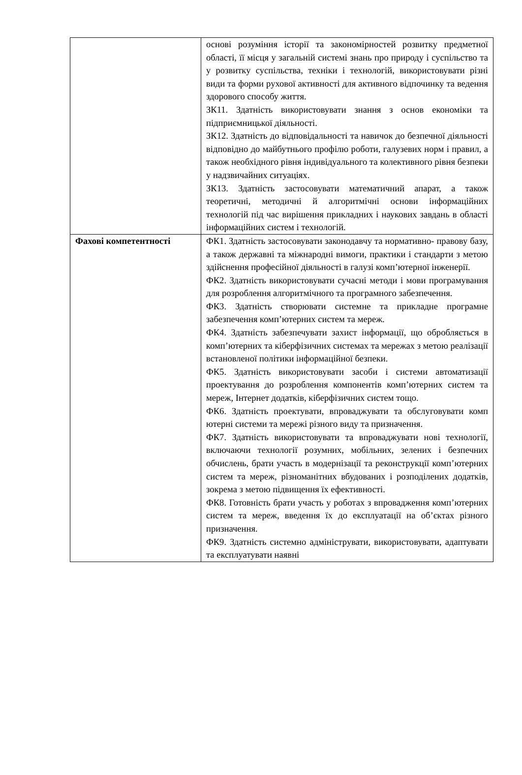| | основі розуміння історії та закономірностей розвитку предметної області, її місця у загальній системі знань про природу і суспільство та у розвитку суспільства, техніки і технологій, використовувати різні види та форми рухової активності для активного відпочинку та ведення здорового способу життя. ЗК11. Здатність використовувати знання з основ економіки та підприємницької діяльності. ЗК12. Здатність до відповідальності та навичок до безпечної діяльності відповідно до майбутнього профілю роботи, галузевих норм і правил, а також необхідного рівня індивідуального та колективного рівня безпеки у надзвичайних ситуаціях. ЗК13. Здатність застосовувати математичний апарат, а також теоретичні, методичні й алгоритмічні основи інформаційних технологій під час вирішення прикладних і наукових завдань в області інформаційних систем і технологій. |
| Фахові компетентності | ФК1. Здатність застосовувати законодавчу та нормативно- правову базу, а також державні та міжнародні вимоги, практики і стандарти з метою здійснення професійної діяльності в галузі комп’ютерної інженерії. ФК2. Здатність використовувати сучасні методи і мови програмування для розроблення алгоритмічного та програмного забезпечення. ФК3. Здатність створювати системне та прикладне програмне забезпечення комп’ютерних систем та мереж. ФК4. Здатність забезпечувати захист інформації, що обробляється в комп’ютерних та кіберфізичних системах та мережах з метою реалізації встановленої політики інформаційної безпеки. ФК5. Здатність використовувати засоби і системи автоматизації проектування до розроблення компонентів комп’ютерних систем та мереж, Інтернет додатків, кіберфізичних систем тощо. ФК6. Здатність проектувати, впроваджувати та обслуговувати комп ютерні системи та мережі різного виду та призначення. ФК7. Здатність використовувати та впроваджувати нові технології, включаючи технології розумних, мобільних, зелених і безпечних обчислень, брати участь в модернізації та реконструкції комп’ютерних систем та мереж, різноманітних вбудованих і розподілених додатків, зокрема з метою підвищення їх ефективності. ФК8. Готовність брати участь у роботах з впровадження комп’ютерних систем та мереж, введення їх до експлуатації на об’єктах різного призначення. ФК9. Здатність системно адмініструвати, використовувати, адаптувати та експлуатувати наявні |